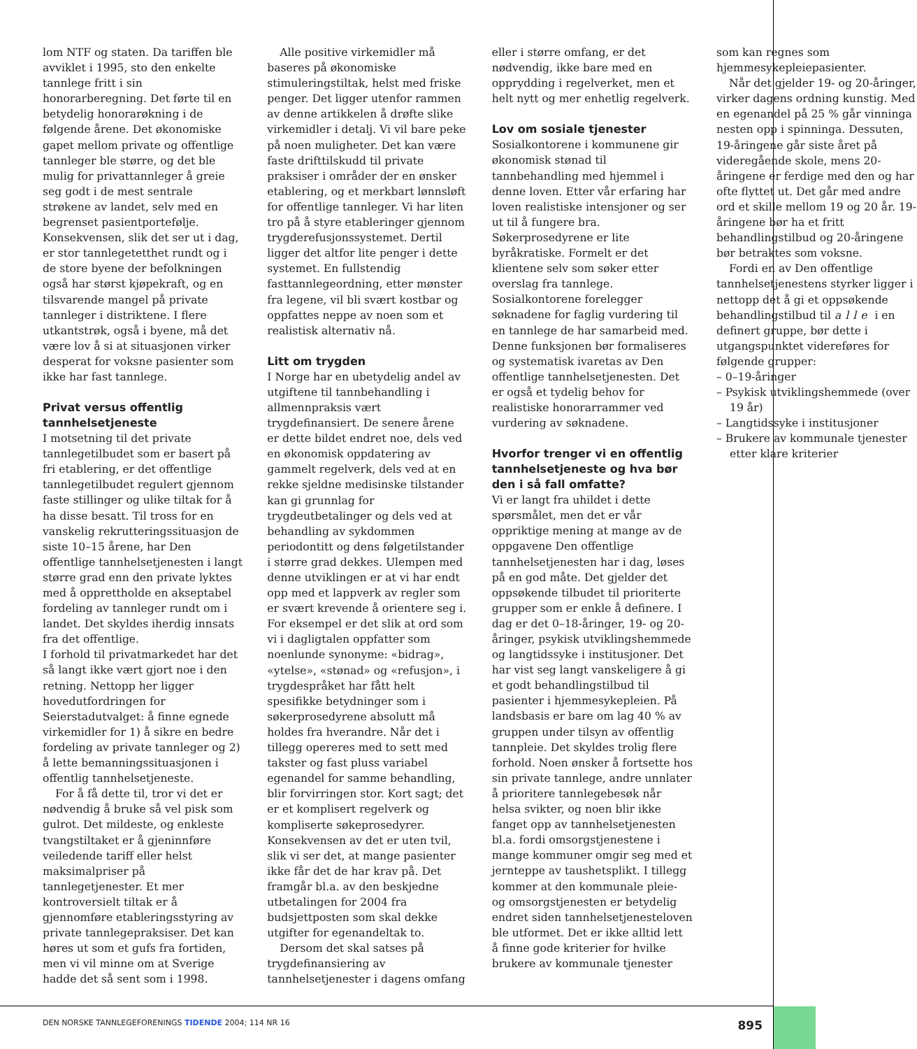lom NTF og staten. Da tariffen ble avviklet i 1995, sto den enkelte tannlege fritt i sin honorarberegning. Det førte til en betydelig honorarøkning i de følgende årene. Det økonomiske gapet mellom private og offentlige tannleger ble større, og det ble mulig for privattannleger å greie seg godt i de mest sentrale strøkene av landet, selv med en begrenset pasientportefølje. Konsekvensen, slik det ser ut i dag, er stor tannlegetetthet rundt og i de store byene der befolkningen også har størst kjøpekraft, og en tilsvarende mangel på private tannleger i distriktene. I flere utkantstrøk, også i byene, må det være lov å si at situasjonen virker desperat for voksne pasienter som ikke har fast tannlege.
Privat versus offentlig tannhelsetjeneste
I motsetning til det private tannlegetilbudet som er basert på fri etablering, er det offentlige tannlegetilbudet regulert gjennom faste stillinger og ulike tiltak for å ha disse besatt. Til tross for en vanskelig rekrutteringssituasjon de siste 10–15 årene, har Den offentlige tannhelsetjenesten i langt større grad enn den private lyktes med å opprettholde en akseptabel fordeling av tannleger rundt om i landet. Det skyldes iherdig innsats fra det offentlige.
I forhold til privatmarkedet har det så langt ikke vært gjort noe i den retning. Nettopp her ligger hovedutfordringen for Seierstadutvalget: å finne egnede virkemidler for 1) å sikre en bedre fordeling av private tannleger og 2) å lette bemanningssituasjonen i offentlig tannhelsetjeneste.
For å få dette til, tror vi det er nødvendig å bruke så vel pisk som gulrot. Det mildeste, og enkleste tvangstiltaket er å gjeninnføre veiledende tariff eller helst maksimalpriser på tannlegetjenester. Et mer kontroversielt tiltak er å gjennomføre etableringsstyring av private tannlegepraksiser. Det kan høres ut som et gufs fra fortiden, men vi vil minne om at Sverige hadde det så sent som i 1998.
Alle positive virkemidler må baseres på økonomiske stimuleringstiltak, helst med friske penger. Det ligger utenfor rammen av denne artikkelen å drøfte slike virkemidler i detalj. Vi vil bare peke på noen muligheter. Det kan være faste drifttilskudd til private praksiser i områder der en ønsker etablering, og et merkbart lønnsløft for offentlige tannleger. Vi har liten tro på å styre etableringer gjennom trygderefusjonssystemet. Dertil ligger det altfor lite penger i dette systemet. En fullstendig fasttannlegeordning, etter mønster fra legene, vil bli svært kostbar og oppfattes neppe av noen som et realistisk alternativ nå.
Litt om trygden
I Norge har en ubetydelig andel av utgiftene til tannbehandling i allmennpraksis vært trygdefinansiert. De senere årene er dette bildet endret noe, dels ved en økonomisk oppdatering av gammelt regelverk, dels ved at en rekke sjeldne medisinske tilstander kan gi grunnlag for trygdeutbetalinger og dels ved at behandling av sykdommen periodontitt og dens følgetilstander i større grad dekkes. Ulempen med denne utviklingen er at vi har endt opp med et lappverk av regler som er svært krevende å orientere seg i. For eksempel er det slik at ord som vi i dagligtalen oppfatter som noenlunde synonyme: «bidrag», «ytelse», «stønad» og «refusjon», i trygdespråket har fått helt spesifikke betydninger som i søkerprosedyrene absolutt må holdes fra hverandre. Når det i tillegg opereres med to sett med takster og fast pluss variabel egenandel for samme behandling, blir forvirringen stor. Kort sagt; det er et komplisert regelverk og kompliserte søkeprosedyrer. Konsekvensen av det er uten tvil, slik vi ser det, at mange pasienter ikke får det de har krav på. Det framgår bl.a. av den beskjedne utbetalingen for 2004 fra budsjettposten som skal dekke utgifter for egenandeltak to.
Dersom det skal satses på trygdefinansiering av tannhelsetjenester i dagens omfang eller i større omfang, er det nødvendig, ikke bare med en opprydding i regelverket, men et helt nytt og mer enhetlig regelverk.
Lov om sosiale tjenester
Sosialkontorene i kommunene gir økonomisk stønad til tannbehandling med hjemmel i denne loven. Etter vår erfaring har loven realistiske intensjoner og ser ut til å fungere bra. Søkerprosedyrene er lite byråkratiske. Formelt er det klientene selv som søker etter overslag fra tannlege. Sosialkontorene forelegger søknadene for faglig vurdering til en tannlege de har samarbeid med. Denne funksjonen bør formaliseres og systematisk ivaretas av Den offentlige tannhelsetjenesten. Det er også et tydelig behov for realistiske honorarrammer ved vurdering av søknadene.
Hvorfor trenger vi en offentlig tannhelsetjeneste og hva bør den i så fall omfatte?
Vi er langt fra uhildet i dette spørsmålet, men det er vår oppriktige mening at mange av de oppgavene Den offentlige tannhelsetjenesten har i dag, løses på en god måte. Det gjelder det oppsøkende tilbudet til prioriterte grupper som er enkle å definere. I dag er det 0–18-åringer, 19- og 20-åringer, psykisk utviklingshemmede og langtidssyke i institusjoner. Det har vist seg langt vanskeligere å gi et godt behandlingstilbud til pasienter i hjemmesykepleien. På landsbasis er bare om lag 40 % av gruppen under tilsyn av offentlig tannpleie. Det skyldes trolig flere forhold. Noen ønsker å fortsette hos sin private tannlege, andre unnlater å prioritere tannlegebesøk når helsa svikter, og noen blir ikke fanget opp av tannhelsetjenesten bl.a. fordi omsorgstjenestene i mange kommuner omgir seg med et jernteppe av taushetsplikt. I tillegg kommer at den kommunale pleie- og omsorgstjenesten er betydelig endret siden tannhelsetjenesteloven ble utformet. Det er ikke alltid lett å finne gode kriterier for hvilke brukere av kommunale tjenester som kan regnes som hjemmesykepleiepasienter.
Når det gjelder 19- og 20-åringer, virker dagens ordning kunstig. Med en egenandel på 25 % går vinninga nesten opp i spinninga. Dessuten, 19-åringene går siste året på videregående skole, mens 20-åringene er ferdige med den og har ofte flyttet ut. Det går med andre ord et skille mellom 19 og 20 år. 19-åringene bør ha et fritt behandlingstilbud og 20-åringene bør betraktes som voksne.
Fordi en av Den offentlige tannhelsetjenestens styrker ligger i nettopp det å gi et oppsøkende behandlingstilbud til alle i en definert gruppe, bør dette i utgangspunktet videreføres for følgende grupper:
– 0–19-åringer
– Psykisk utviklingshemmede (over 19 år)
– Langtidssyke i institusjoner
– Brukere av kommunale tjenester etter klare kriterier
DEN NORSKE TANNLEGEFORENINGS TIDENDE 2004; 114 NR 16 895